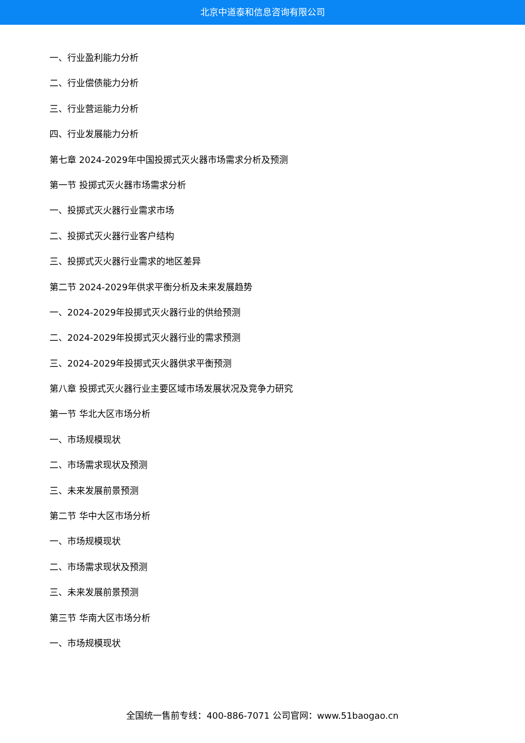北京中道泰和信息咨询有限公司
一、行业盈利能力分析
二、行业偿债能力分析
三、行业营运能力分析
四、行业发展能力分析
第七章 2024-2029年中国投掷式灭火器市场需求分析及预测
第一节 投掷式灭火器市场需求分析
一、投掷式灭火器行业需求市场
二、投掷式灭火器行业客户结构
三、投掷式灭火器行业需求的地区差异
第二节 2024-2029年供求平衡分析及未来发展趋势
一、2024-2029年投掷式灭火器行业的供给预测
二、2024-2029年投掷式灭火器行业的需求预测
三、2024-2029年投掷式灭火器供求平衡预测
第八章 投掷式灭火器行业主要区域市场发展状况及竞争力研究
第一节 华北大区市场分析
一、市场规模现状
二、市场需求现状及预测
三、未来发展前景预测
第二节 华中大区市场分析
一、市场规模现状
二、市场需求现状及预测
三、未来发展前景预测
第三节 华南大区市场分析
一、市场规模现状
全国统一售前专线：400-886-7071 公司官网：www.51baogao.cn